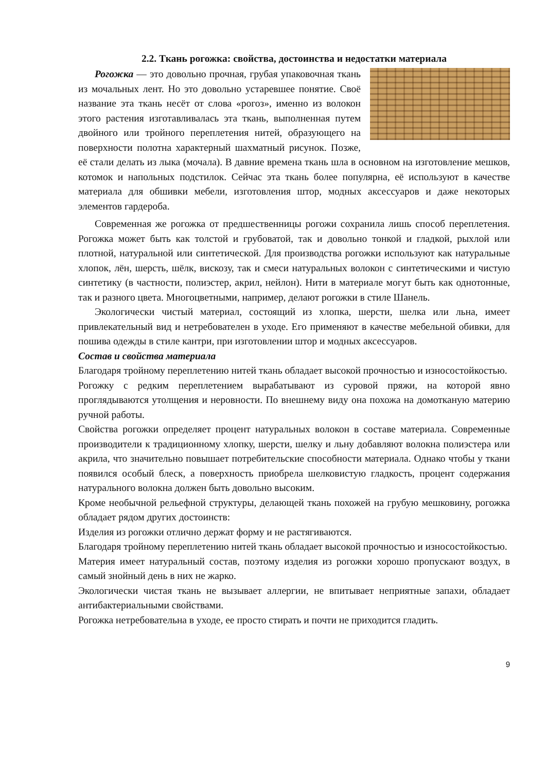2.2. Ткань рогожка: свойства, достоинства и недостатки материала
Рогожка — это довольно прочная, грубая упаковочная ткань из мочальных лент. Но это довольно устаревшее понятие. Своё название эта ткань несёт от слова «рогоз», именно из волокон этого растения изготавливалась эта ткань, выполненная путем двойного или тройного переплетения нитей, образующего на поверхности полотна характерный шахматный рисунок. Позже, её стали делать из лыка (мочала). В давние времена ткань шла в основном на изготовление мешков, котомок и напольных подстилок. Сейчас эта ткань более популярна, её используют в качестве материала для обшивки мебели, изготовления штор, модных аксессуаров и даже некоторых элементов гардероба.
Современная же рогожка от предшественницы рогожи сохранила лишь способ переплетения. Рогожка может быть как толстой и грубоватой, так и довольно тонкой и гладкой, рыхлой или плотной, натуральной или синтетической. Для производства рогожки используют как натуральные хлопок, лён, шерсть, шёлк, вискозу, так и смеси натуральных волокон с синтетическими и чистую синтетику (в частности, полиэстер, акрил, нейлон). Нити в материале могут быть как однотонные, так и разного цвета. Многоцветными, например, делают рогожки в стиле Шанель.
Экологически чистый материал, состоящий из хлопка, шерсти, шелка или льна, имеет привлекательный вид и нетребователен в уходе. Его применяют в качестве мебельной обивки, для пошива одежды в стиле кантри, при изготовлении штор и модных аксессуаров.
Состав и свойства материала
Благодаря тройному переплетению нитей ткань обладает высокой прочностью и износостойкостью.
Рогожку с редким переплетением вырабатывают из суровой пряжи, на которой явно проглядываются утолщения и неровности. По внешнему виду она похожа на домотканую материю ручной работы.
Свойства рогожки определяет процент натуральных волокон в составе материала. Современные производители к традиционному хлопку, шерсти, шелку и льну добавляют волокна полиэстера или акрила, что значительно повышает потребительские способности материала. Однако чтобы у ткани появился особый блеск, а поверхность приобрела шелковистую гладкость, процент содержания натурального волокна должен быть довольно высоким.
Кроме необычной рельефной структуры, делающей ткань похожей на грубую мешковину, рогожка обладает рядом других достоинств:
Изделия из рогожки отлично держат форму и не растягиваются.
Благодаря тройному переплетению нитей ткань обладает высокой прочностью и износостойкостью.
Материя имеет натуральный состав, поэтому изделия из рогожки хорошо пропускают воздух, в самый знойный день в них не жарко.
Экологически чистая ткань не вызывает аллергии, не впитывает неприятные запахи, обладает антибактериальными свойствами.
Рогожка нетребовательна в уходе, ее просто стирать и почти не приходится гладить.
9